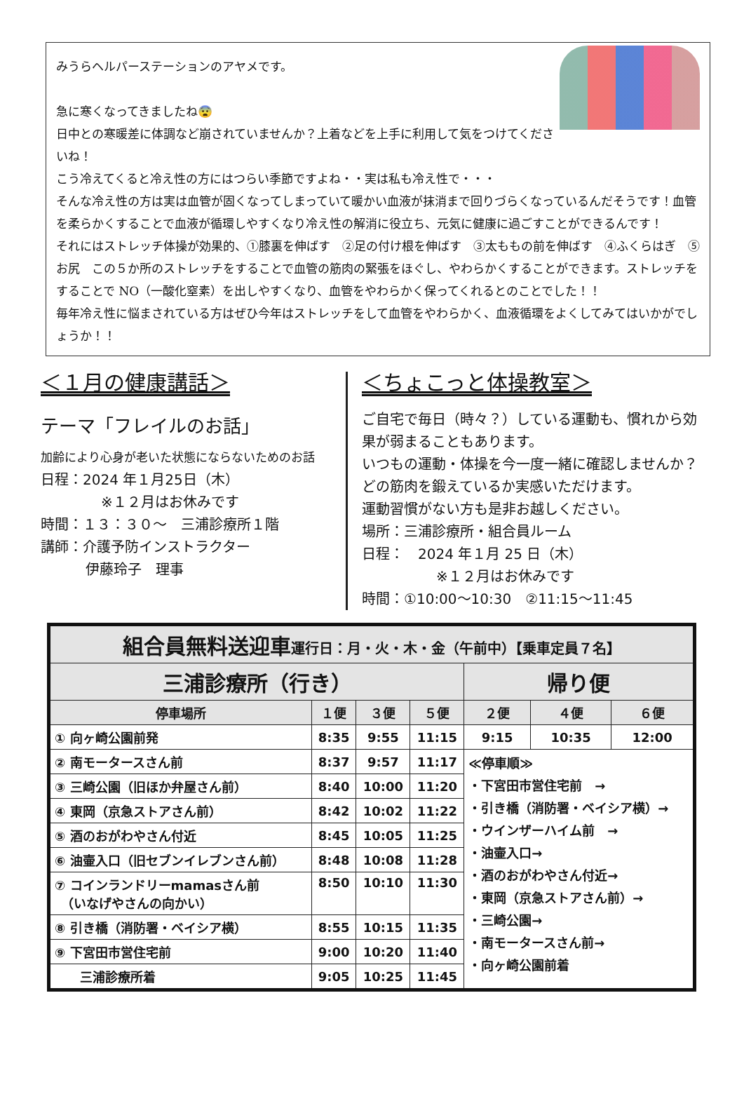みうらヘルパーステーションのアヤメです。
急に寒くなってきましたね😨
日中との寒暖差に体調など崩されていませんか？上着などを上手に利用して気をつけてくださいね！
こう冷えてくると冷え性の方にはつらい季節ですよね・・実は私も冷え性で・・・
そんな冷え性の方は実は血管が固くなってしまっていて暖かい血液が抹消まで回りづらくなっているんだそうです！血管を柔らかくすることで血液が循環しやすくなり冷え性の解消に役立ち、元気に健康に過ごすことができるんです！
それにはストレッチ体操が効果的、①膝裏を伸ばす　②足の付け根を伸ばす　③太ももの前を伸ばす　④ふくらはぎ　⑤お尻　この５か所のストレッチをすることで血管の筋肉の緊張をほぐし、やわらかくすることができます。ストレッチをすることで NO（一酸化窒素）を出しやすくなり、血管をやわらかく保ってくれるとのことでした！！
毎年冷え性に悩まされている方はぜひ今年はストレッチをして血管をやわらかく、血液循環をよくしてみてはいかがでしょうか！！
＜１月の健康講話＞
テーマ「フレイルのお話」
加齢により心身が老いた状態にならないためのお話
日程：2024 年１月25日（木）
※１２月はお休みです
時間：１３：３０～　三浦診療所１階
講師：介護予防インストラクター
伊藤玲子　理事
＜ちょこっと体操教室＞
ご自宅で毎日（時々？）している運動も、慣れから効果が弱まることもあります。
いつもの運動・体操を今一度一緒に確認しませんか？どの筋肉を鍛えているか実感いただけます。
運動習慣がない方も是非お越しください。
場所：三浦診療所・組合員ルーム
日程：　2024 年１月 25 日（木）
※１２月はお休みです
時間：①10:00～10:30　②11:15～11:45
| 組合員無料送迎車 運行日：月・火・木・金（午前中）【乗車定員７名】 | | | | | | |
| --- | --- | --- | --- | --- | --- | --- |
| 三浦診療所（行き） | | | | 帰り便 | | |
| 停車場所 | １便 | ３便 | ５便 | ２便 | ４便 | ６便 |
| ① 向ヶ崎公園前発 | 8:35 | 9:55 | 11:15 | 9:15 | 10:35 | 12:00 |
| ② 南モータースさん前 | 8:37 | 9:57 | 11:17 | ≪停車順≫ ・下宮田市営住宅前 → ・引き橋（消防署・ベイシア横）→ ・ウインザーハイム前 → ・油壷入口→ ・酒のおがわやさん付近→ ・東岡（京急ストアさん前）→ ・三崎公園→ ・南モータースさん前→ ・向ヶ崎公園前着 | | |
| ③ 三崎公園（旧ほか弁屋さん前） | 8:40 | 10:00 | 11:20 | | | |
| ④ 東岡（京急ストアさん前） | 8:42 | 10:02 | 11:22 | | | |
| ⑤ 酒のおがわやさん付近 | 8:45 | 10:05 | 11:25 | | | |
| ⑥ 油壷入口（旧セブンイレブンさん前） | 8:48 | 10:08 | 11:28 | | | |
| ⑦ コインランドリーmamasさん前 （いなげやさんの向かい） | 8:50 | 10:10 | 11:30 | | | |
| ⑧ 引き橋（消防署・ベイシア横） | 8:55 | 10:15 | 11:35 | | | |
| ⑨ 下宮田市営住宅前 | 9:00 | 10:20 | 11:40 | | | |
| 三浦診療所着 | 9:05 | 10:25 | 11:45 | | | |